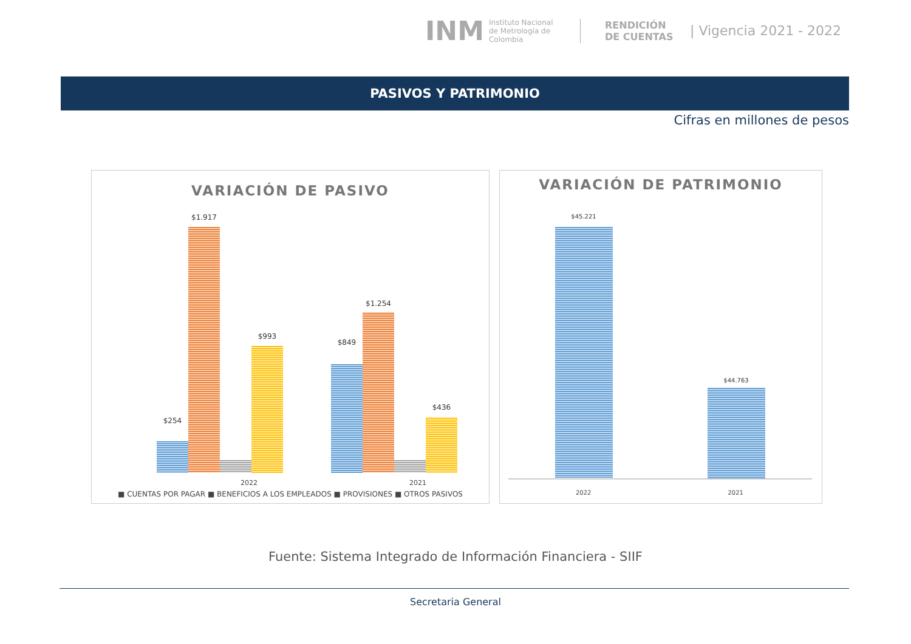INM Instituto Nacional de Metrología de Colombia RENDICIÓN DE CUENTAS | Vigencia 2021 - 2022
PASIVOS Y PATRIMONIO
Cifras en millones de pesos
VARIACIÓN DE PASIVO
$254
$1.917
$993
$849
$1.254
$436
2022 2021
■ CUENTAS POR PAGAR ■ BENEFICIOS A LOS EMPLEADOS ■ PROVISIONES ■ OTROS PASIVOS
VARIACIÓN DE PATRIMONIO
$45.221
$44.763
2022 2021
Fuente: Sistema Integrado de Información Financiera - SIIF
Secretaria General